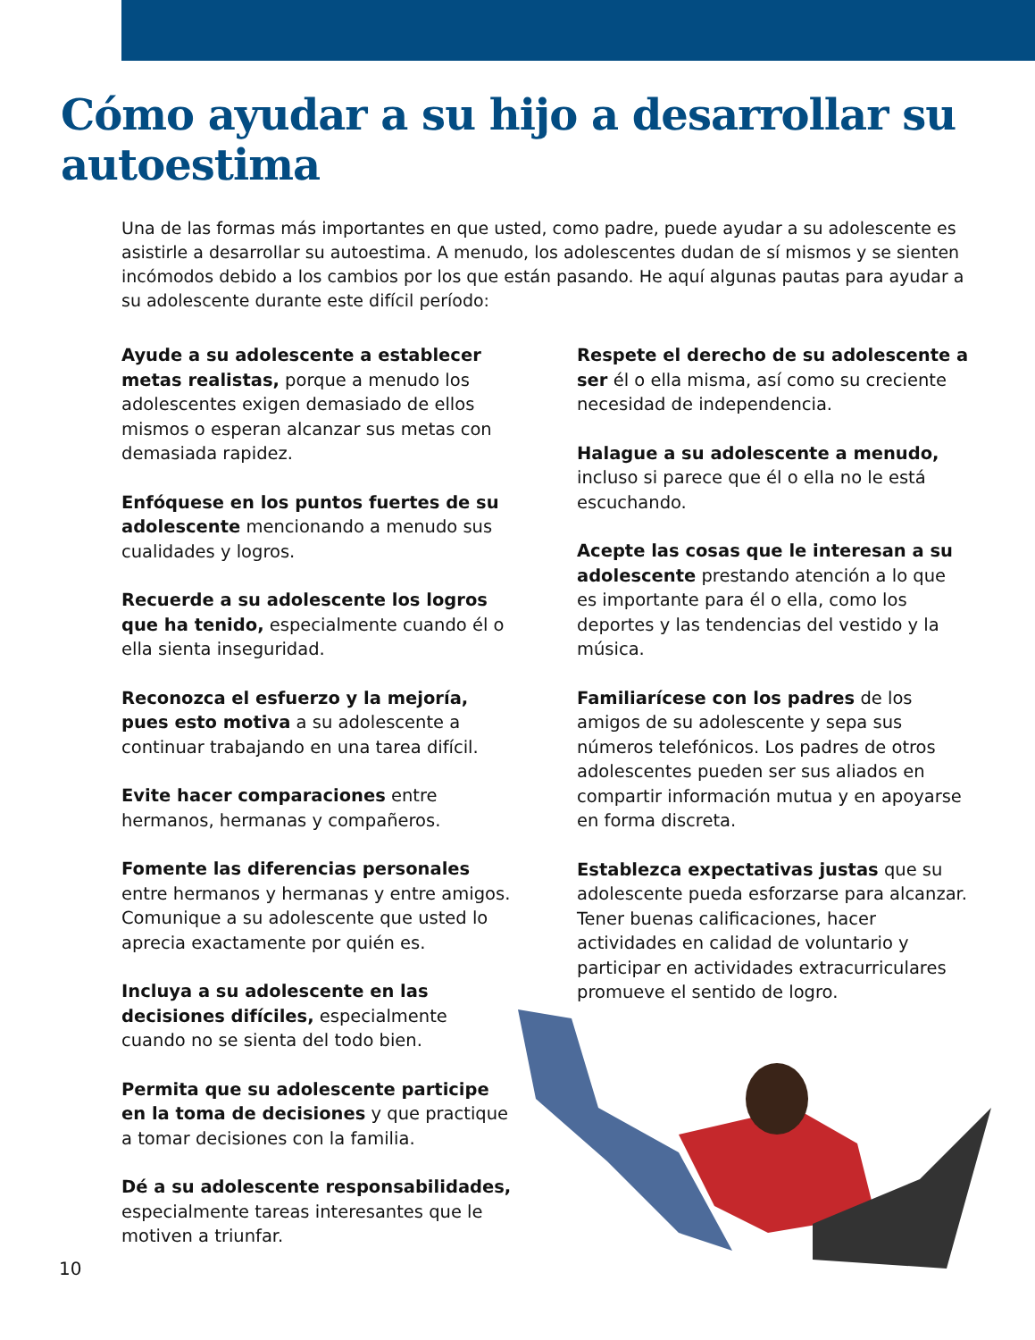Cómo ayudar a su hijo a desarrollar su autoestima
Una de las formas más importantes en que usted, como padre, puede ayudar a su adolescente es asistirle a desarrollar su autoestima. A menudo, los adolescentes dudan de sí mismos y se sienten incómodos debido a los cambios por los que están pasando. He aquí algunas pautas para ayudar a su adolescente durante este difícil período:
Ayude a su adolescente a establecer metas realistas, porque a menudo los adolescentes exigen demasiado de ellos mismos o esperan alcanzar sus metas con demasiada rapidez.
Enfóquese en los puntos fuertes de su adolescente mencionando a menudo sus cualidades y logros.
Recuerde a su adolescente los logros que ha tenido, especialmente cuando él o ella sienta inseguridad.
Reconozca el esfuerzo y la mejoría, pues esto motiva a su adolescente a continuar trabajando en una tarea difícil.
Evite hacer comparaciones entre hermanos, hermanas y compañeros.
Fomente las diferencias personales entre hermanos y hermanas y entre amigos. Comunique a su adolescente que usted lo aprecia exactamente por quién es.
Incluya a su adolescente en las decisiones difíciles, especialmente cuando no se sienta del todo bien.
Permita que su adolescente participe en la toma de decisiones y que practique a tomar decisiones con la familia.
Dé a su adolescente responsabilidades, especialmente tareas interesantes que le motiven a triunfar.
Respete el derecho de su adolescente a ser él o ella misma, así como su creciente necesidad de independencia.
Halague a su adolescente a menudo, incluso si parece que él o ella no le está escuchando.
Acepte las cosas que le interesan a su adolescente prestando atención a lo que es importante para él o ella, como los deportes y las tendencias del vestido y la música.
Familiarícese con los padres de los amigos de su adolescente y sepa sus números telefónicos. Los padres de otros adolescentes pueden ser sus aliados en compartir información mutua y en apoyarse en forma discreta.
Establezca expectativas justas que su adolescente pueda esforzarse para alcanzar. Tener buenas calificaciones, hacer actividades en calidad de voluntario y participar en actividades extracurriculares promueve el sentido de logro.
10